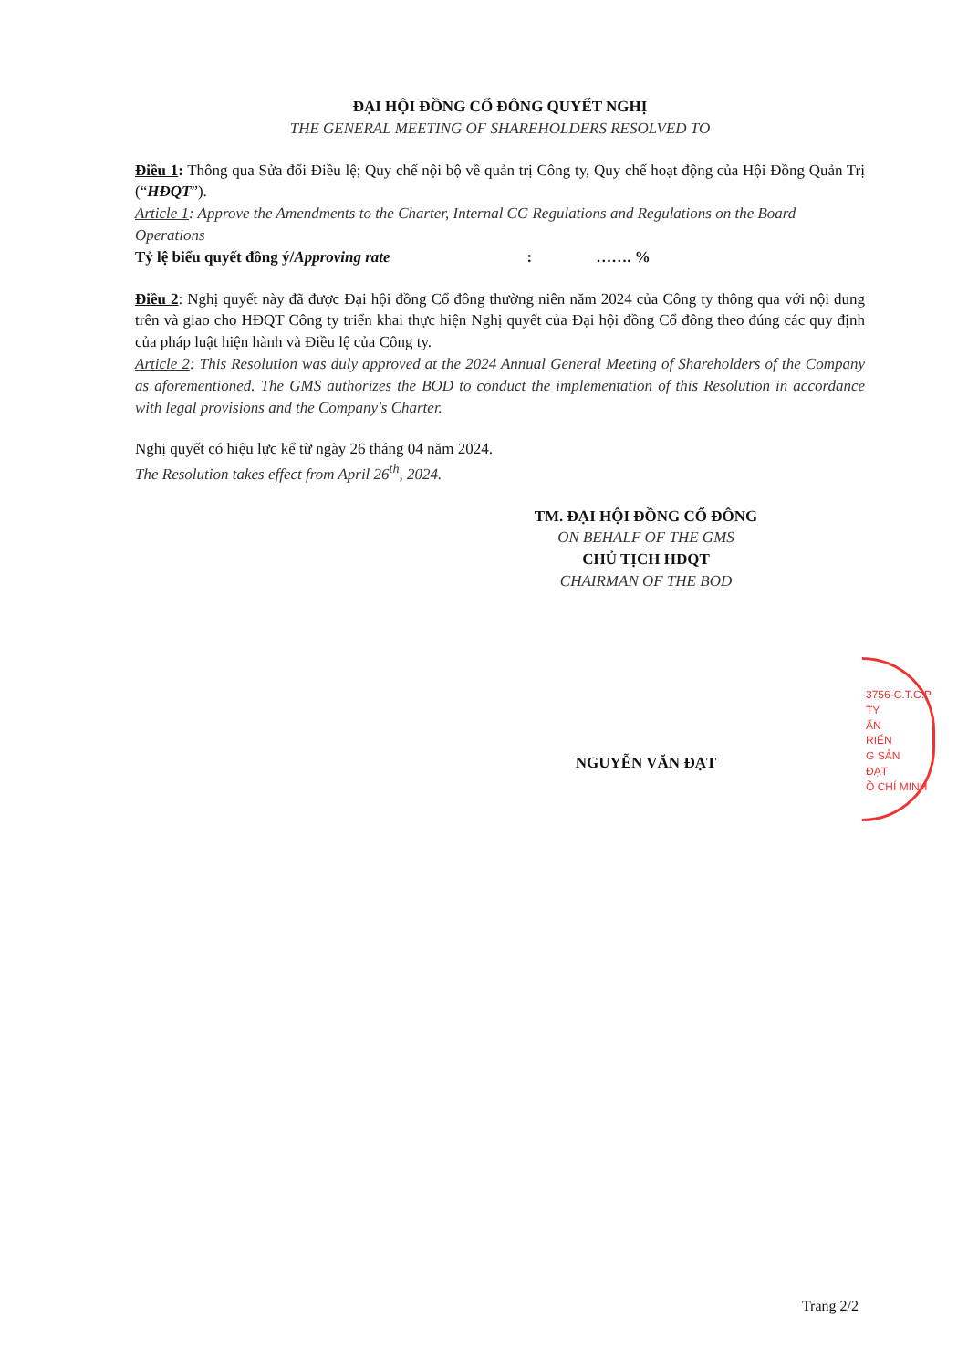ĐẠI HỘI ĐỒNG CỔ ĐÔNG QUYẾT NGHỊ
THE GENERAL MEETING OF SHAREHOLDERS RESOLVED TO
Điều 1: Thông qua Sửa đổi Điều lệ; Quy chế nội bộ về quản trị Công ty, Quy chế hoạt động của Hội Đồng Quản Trị (“HĐQT”).
Article 1: Approve the Amendments to the Charter, Internal CG Regulations and Regulations on the Board Operations
Tỷ lệ biểu quyết đồng ý/Approving rate : ……. %
Điều 2: Nghị quyết này đã được Đại hội đồng Cổ đông thường niên năm 2024 của Công ty thông qua với nội dung trên và giao cho HĐQT Công ty triển khai thực hiện Nghị quyết của Đại hội đồng Cổ đông theo đúng các quy định của pháp luật hiện hành và Điều lệ của Công ty.
Article 2: This Resolution was duly approved at the 2024 Annual General Meeting of Shareholders of the Company as aforementioned. The GMS authorizes the BOD to conduct the implementation of this Resolution in accordance with legal provisions and the Company's Charter.
Nghị quyết có hiệu lực kể từ ngày 26 tháng 04 năm 2024.
The Resolution takes effect from April 26<sup>th</sup>, 2024.
TM. ĐẠI HỘI ĐỒNG CỔ ĐÔNG
ON BEHALF OF THE GMS
CHỦ TỊCH HĐQT
CHAIRMAN OF THE BOD
NGUYỄN VĂN ĐẠT
3756-C.T.C.P
TY
ẤN
RIỂN
G SẢN
ĐẠT
Ồ CHÍ MINH
Trang 2/2